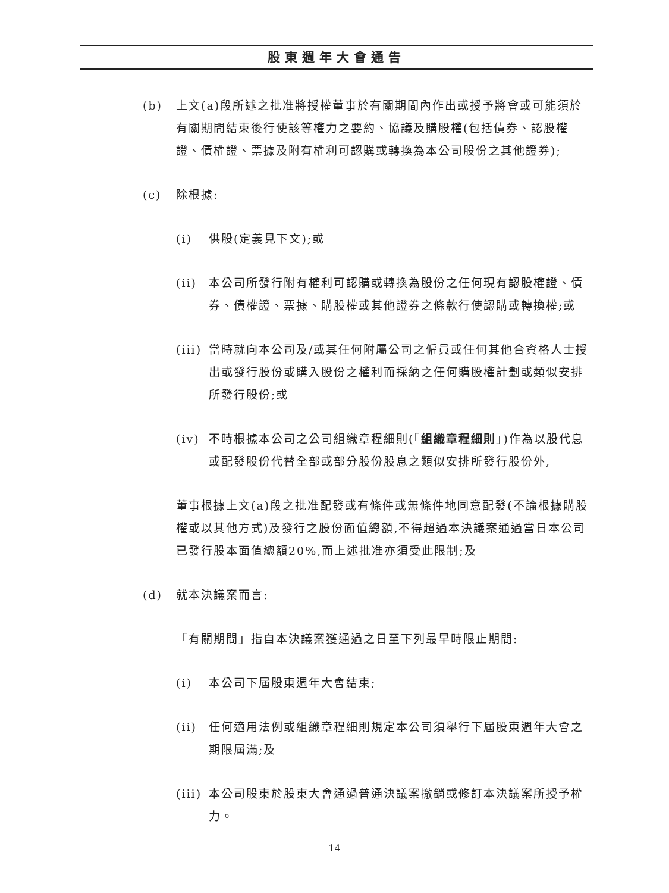股東週年大會通告
(b) 上文(a)段所述之批准將授權董事於有關期間內作出或授予將會或可能須於有關期間結束後行使該等權力之要約、協議及購股權(包括債券、認股權證、債權證、票據及附有權利可認購或轉換為本公司股份之其他證券);
(c) 除根據:
(i) 供股(定義見下文);或
(ii) 本公司所發行附有權利可認購或轉換為股份之任何現有認股權證、債券、債權證、票據、購股權或其他證券之條款行使認購或轉換權;或
(iii) 當時就向本公司及/或其任何附屬公司之僱員或任何其他合資格人士授出或發行股份或購入股份之權利而採納之任何購股權計劃或類似安排所發行股份;或
(iv) 不時根據本公司之公司組織章程細則(「組織章程細則」)作為以股代息或配發股份代替全部或部分股份股息之類似安排所發行股份外,
董事根據上文(a)段之批准配發或有條件或無條件地同意配發(不論根據購股權或以其他方式)及發行之股份面值總額,不得超過本決議案通過當日本公司已發行股本面值總額20%,而上述批准亦須受此限制;及
(d) 就本決議案而言:
「有關期間」指自本決議案獲通過之日至下列最早時限止期間:
(i) 本公司下屆股東週年大會結束;
(ii) 任何適用法例或組織章程細則規定本公司須舉行下屆股東週年大會之期限屆滿;及
(iii) 本公司股東於股東大會通過普通決議案撤銷或修訂本決議案所授予權力。
14